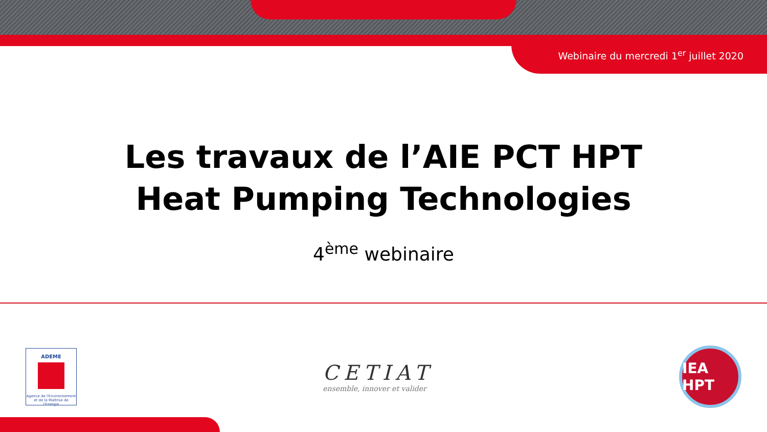Webinaire du mercredi 1<sup>er</sup> juillet 2020
Les travaux de l’AIE PCT HPT
Heat Pumping Technologies
4<sup>ème</sup> webinaire
ADEME
Agence de l'Environnement et de la Maîtrise de l'Energie
CETIAT
ensemble, innover et valider
IEA HPT